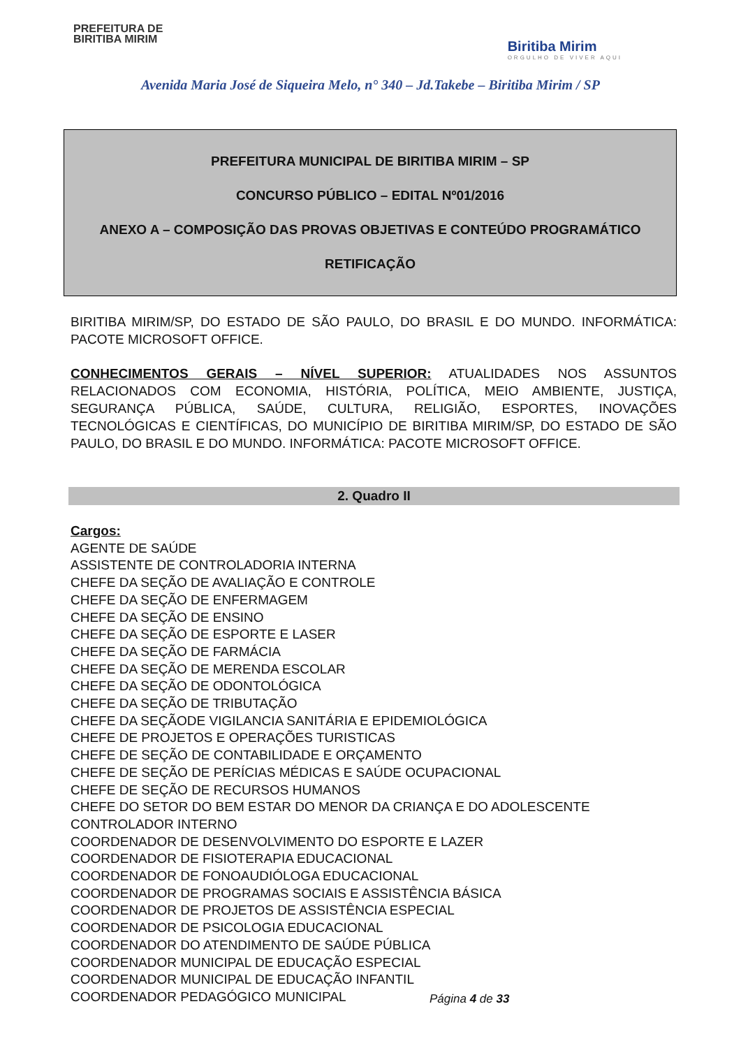PREFEITURA DE
BIRITIBA MIRIM
Biritiba Mirim
ORGULHO DE VIVER AQUI
Avenida Maria José de Siqueira Melo, n° 340 – Jd.Takebe – Biritiba Mirim / SP
PREFEITURA MUNICIPAL DE BIRITIBA MIRIM – SP
CONCURSO PÚBLICO – EDITAL Nº01/2016
ANEXO A – COMPOSIÇÃO DAS PROVAS OBJETIVAS E CONTEÚDO PROGRAMÁTICO
RETIFICAÇÃO
BIRITIBA MIRIM/SP, DO ESTADO DE SÃO PAULO, DO BRASIL E DO MUNDO. INFORMÁTICA: PACOTE MICROSOFT OFFICE.
CONHECIMENTOS GERAIS – NÍVEL SUPERIOR: ATUALIDADES NOS ASSUNTOS RELACIONADOS COM ECONOMIA, HISTÓRIA, POLÍTICA, MEIO AMBIENTE, JUSTIÇA, SEGURANÇA PÚBLICA, SAÚDE, CULTURA, RELIGIÃO, ESPORTES, INOVAÇÕES TECNOLÓGICAS E CIENTÍFICAS, DO MUNICÍPIO DE BIRITIBA MIRIM/SP, DO ESTADO DE SÃO PAULO, DO BRASIL E DO MUNDO. INFORMÁTICA: PACOTE MICROSOFT OFFICE.
2. Quadro II
Cargos:
AGENTE DE SAÚDE
ASSISTENTE DE CONTROLADORIA INTERNA
CHEFE DA SEÇÃO DE AVALIAÇÃO E CONTROLE
CHEFE DA SEÇÃO DE ENFERMAGEM
CHEFE DA SEÇÃO DE ENSINO
CHEFE DA SEÇÃO DE ESPORTE E LASER
CHEFE DA SEÇÃO DE FARMÁCIA
CHEFE DA SEÇÃO DE MERENDA ESCOLAR
CHEFE DA SEÇÃO DE ODONTOLÓGICA
CHEFE DA SEÇÃO DE TRIBUTAÇÃO
CHEFE DA SEÇÃODE VIGILANCIA SANITÁRIA E EPIDEMIOLÓGICA
CHEFE DE PROJETOS E OPERAÇÕES TURISTICAS
CHEFE DE SEÇÃO DE CONTABILIDADE E ORÇAMENTO
CHEFE DE SEÇÃO DE PERÍCIAS MÉDICAS E SAÚDE OCUPACIONAL
CHEFE DE SEÇÃO DE RECURSOS HUMANOS
CHEFE DO SETOR DO BEM ESTAR DO MENOR DA CRIANÇA E DO ADOLESCENTE
CONTROLADOR INTERNO
COORDENADOR DE DESENVOLVIMENTO DO ESPORTE E LAZER
COORDENADOR DE FISIOTERAPIA EDUCACIONAL
COORDENADOR DE FONOAUDIÓLOGA EDUCACIONAL
COORDENADOR DE PROGRAMAS SOCIAIS E ASSISTÊNCIA BÁSICA
COORDENADOR DE PROJETOS DE ASSISTÊNCIA ESPECIAL
COORDENADOR DE PSICOLOGIA EDUCACIONAL
COORDENADOR DO ATENDIMENTO DE SAÚDE PÚBLICA
COORDENADOR MUNICIPAL DE EDUCAÇÃO ESPECIAL
COORDENADOR MUNICIPAL DE EDUCAÇÃO INFANTIL
COORDENADOR PEDAGÓGICO MUNICIPAL
Página 4 de 33